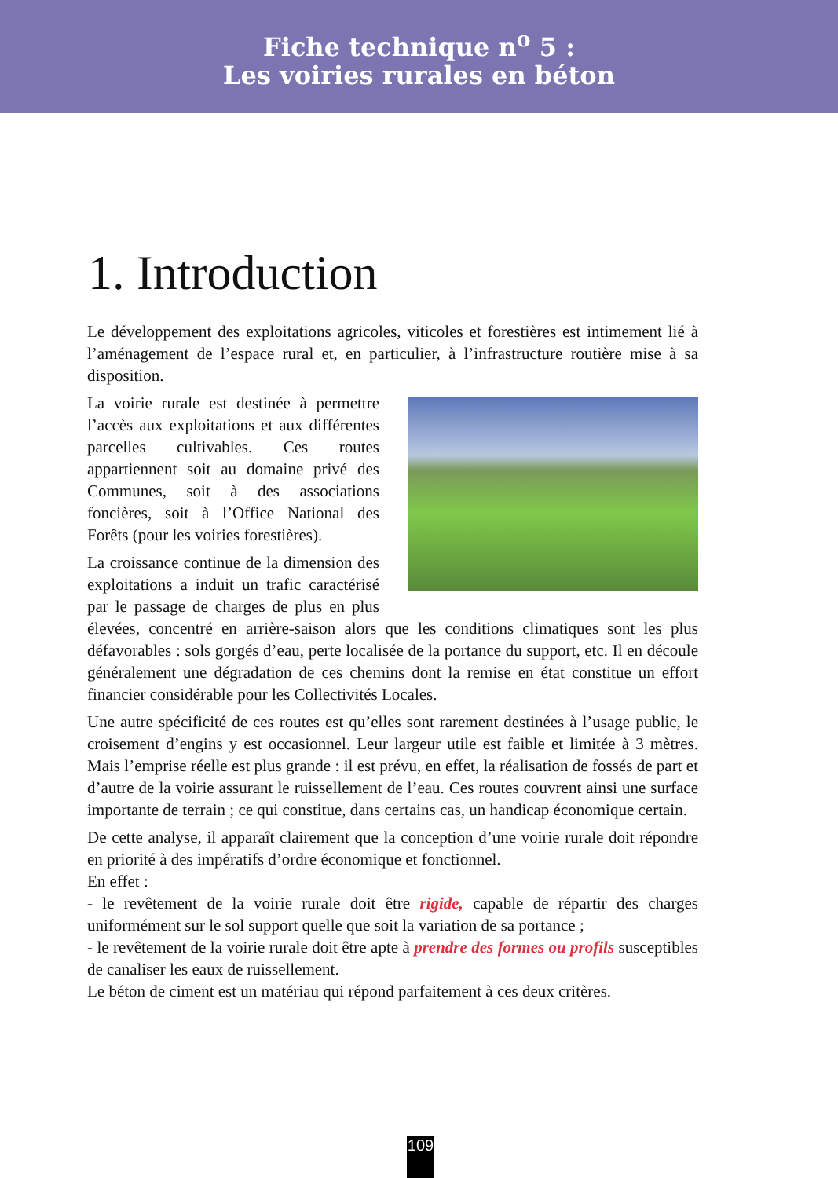Fiche technique n<sup>o</sup> 5 :
Les voiries rurales en béton
1. Introduction
Le développement des exploitations agricoles, viticoles et forestières est intimement lié à l’aménagement de l’espace rural et, en particulier, à l’infrastructure routière mise à sa disposition.
La voirie rurale est destinée à permettre l’accès aux exploitations et aux différentes parcelles cultivables. Ces routes appartiennent soit au domaine privé des Communes, soit à des associations foncières, soit à l’Office National des Forêts (pour les voiries forestières).
La croissance continue de la dimension des exploitations a induit un trafic caractérisé par le passage de charges de plus en plus élevées, concentré en arrière-saison alors que les conditions climatiques sont les plus défavorables : sols gorgés d’eau, perte localisée de la portance du support, etc. Il en découle généralement une dégradation de ces chemins dont la remise en état constitue un effort financier considérable pour les Collectivités Locales.
Une autre spécificité de ces routes est qu’elles sont rarement destinées à l’usage public, le croisement d’engins y est occasionnel. Leur largeur utile est faible et limitée à 3 mètres. Mais l’emprise réelle est plus grande : il est prévu, en effet, la réalisation de fossés de part et d’autre de la voirie assurant le ruissellement de l’eau. Ces routes couvrent ainsi une surface importante de terrain ; ce qui constitue, dans certains cas, un handicap économique certain.
De cette analyse, il apparaît clairement que la conception d’une voirie rurale doit répondre en priorité à des impératifs d’ordre économique et fonctionnel.
En effet :
- le revêtement de la voirie rurale doit être rigide, capable de répartir des charges uniformément sur le sol support quelle que soit la variation de sa portance ;
- le revêtement de la voirie rurale doit être apte à prendre des formes ou profils susceptibles de canaliser les eaux de ruissellement.
Le béton de ciment est un matériau qui répond parfaitement à ces deux critères.
109